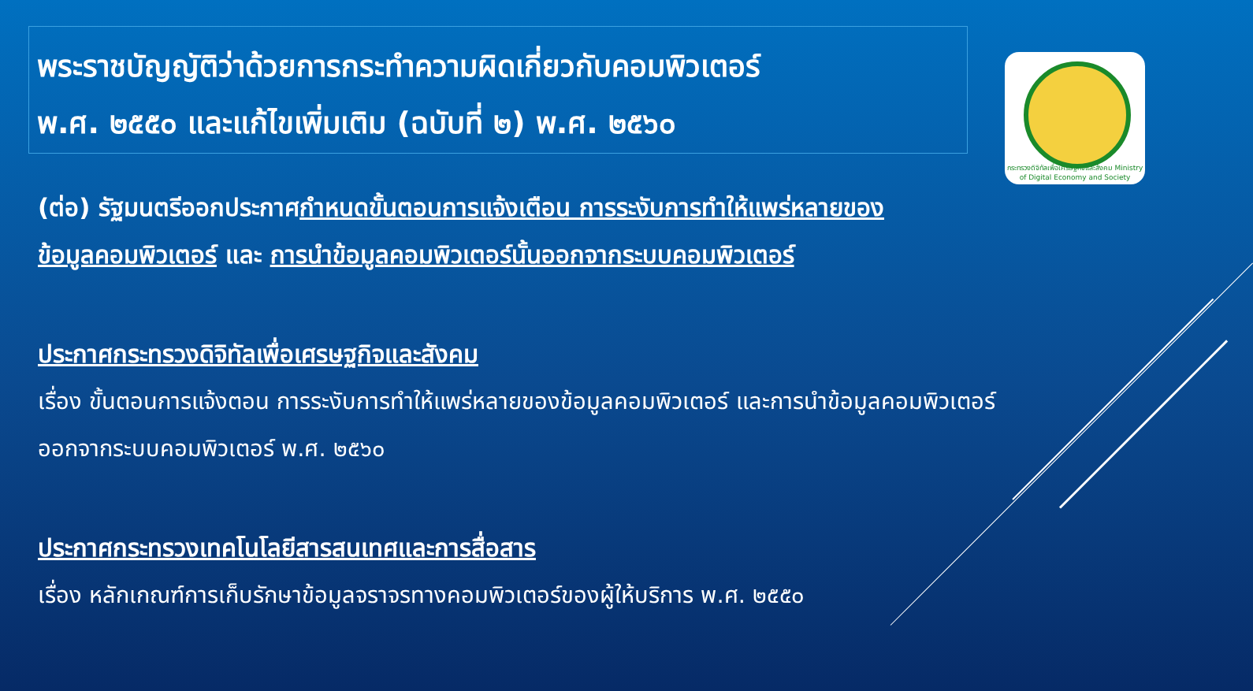พระราชบัญญัติว่าด้วยการกระทำความผิดเกี่ยวกับคอมพิวเตอร์
พ.ศ. ๒๕๕๐ และแก้ไขเพิ่มเติม (ฉบับที่ ๒) พ.ศ. ๒๕๖๐
กระทรวงดิจิทัลเพื่อเศรษฐกิจและสังคม Ministry of Digital Economy and Society
(ต่อ) รัฐมนตรีออกประกาศกำหนดขั้นตอนการแจ้งเตือน การระงับการทำให้แพร่หลายของ
ข้อมูลคอมพิวเตอร์ และ การนำข้อมูลคอมพิวเตอร์นั้นออกจากระบบคอมพิวเตอร์
ประกาศกระทรวงดิจิทัลเพื่อเศรษฐกิจและสังคม
เรื่อง ขั้นตอนการแจ้งตอน การระงับการทำให้แพร่หลายของข้อมูลคอมพิวเตอร์ และการนำข้อมูลคอมพิวเตอร์
ออกจากระบบคอมพิวเตอร์ พ.ศ. ๒๕๖๐
ประกาศกระทรวงเทคโนโลยีสารสนเทศและการสื่อสาร
เรื่อง หลักเกณฑ์การเก็บรักษาข้อมูลจราจรทางคอมพิวเตอร์ของผู้ให้บริการ พ.ศ. ๒๕๕๐